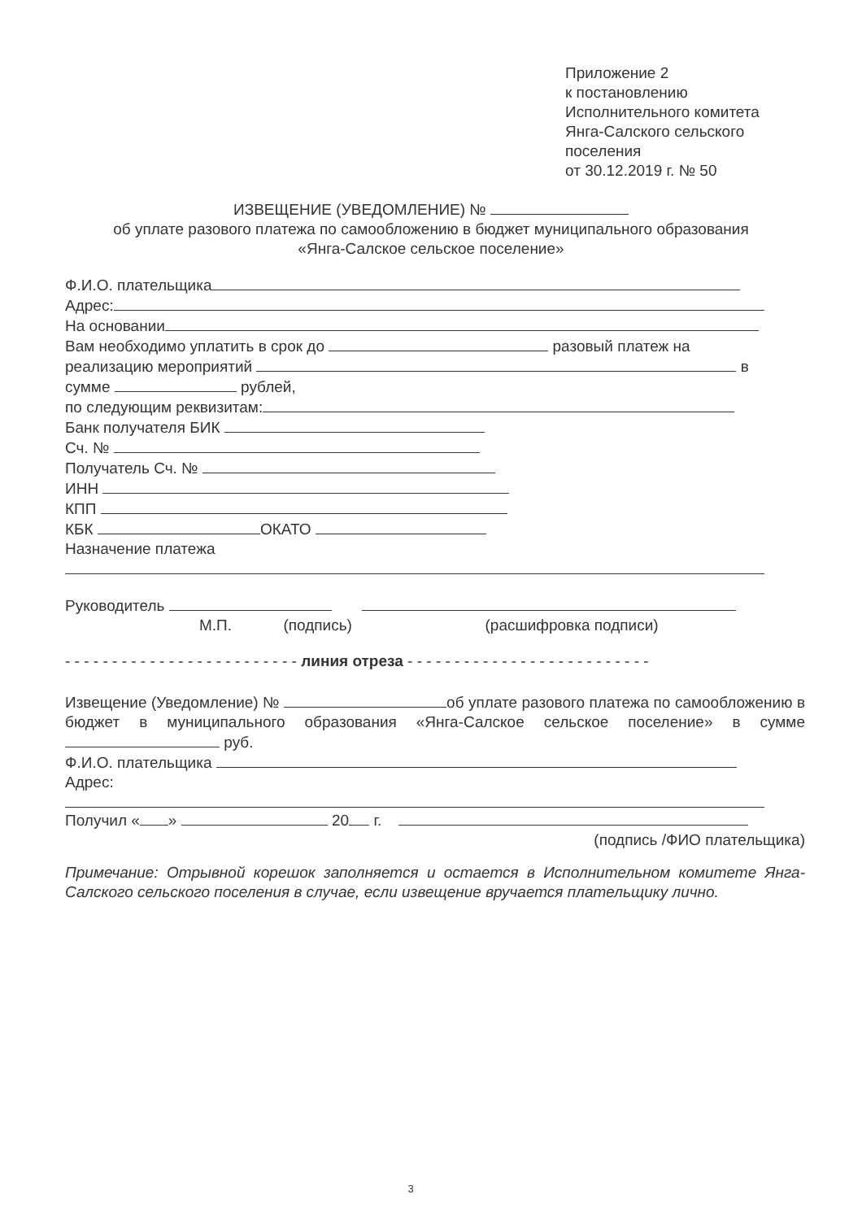Приложение 2
к постановлению
Исполнительного комитета
Янга-Салского сельского
поселения
от 30.12.2019 г. № 50
ИЗВЕЩЕНИЕ (УВЕДОМЛЕНИЕ) №
об уплате разового платежа по самообложению в бюджет муниципального образования
«Янга-Салское сельское поселение»
Ф.И.О. плательщика
Адрес:
На основании
Вам необходимо уплатить в срок до разовый платеж на
реализацию мероприятий в
сумме рублей,
по следующим реквизитам:
Банк получателя БИК
Сч. №
Получатель Сч. №
ИНН
КПП
КБК ОКАТО
Назначение платежа
Руководитель
М.П. (подпись) (расшифровка подписи)
- - - - - - - - - - - - - - - - - - - - - - - - - линия отреза - - - - - - - - - - - - - - - - - - - - - - - - - -
Извещение (Уведомление) № об уплате разового платежа по самообложению в бюджет в муниципального образования «Янга-Салское сельское поселение» в сумме руб.
Ф.И.О. плательщика
Адрес:
Получил « » 20 г.
(подпись /ФИО плательщика)
Примечание: Отрывной корешок заполняется и остается в Исполнительном комитете Янга-Салского сельского поселения в случае, если извещение вручается плательщику лично.
3